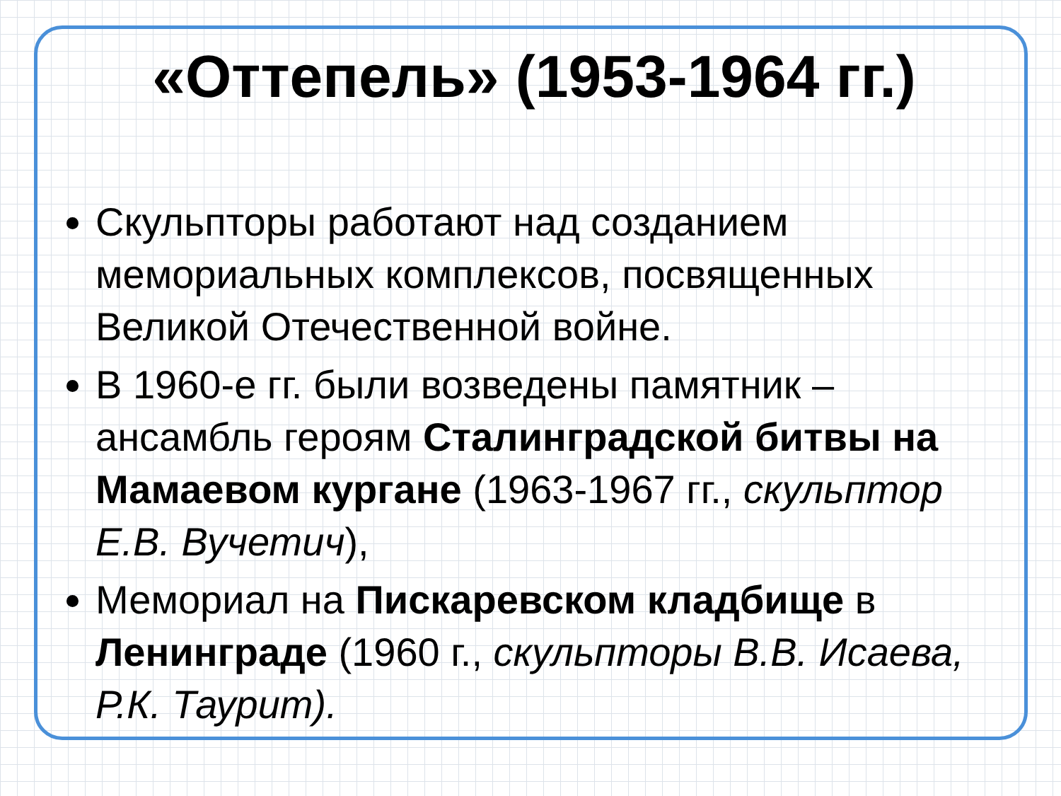«Оттепель» (1953-1964 гг.)
Скульпторы работают над созданием мемориальных комплексов, посвященных Великой Отечественной войне.
В 1960-е гг. были возведены памятник – ансамбль героям Сталинградской битвы на Мамаевом кургане (1963-1967 гг., скульптор Е.В. Вучетич),
Мемориал на Пискаревском кладбище в Ленинграде (1960 г., скульпторы В.В. Исаева, Р.К. Таурит).